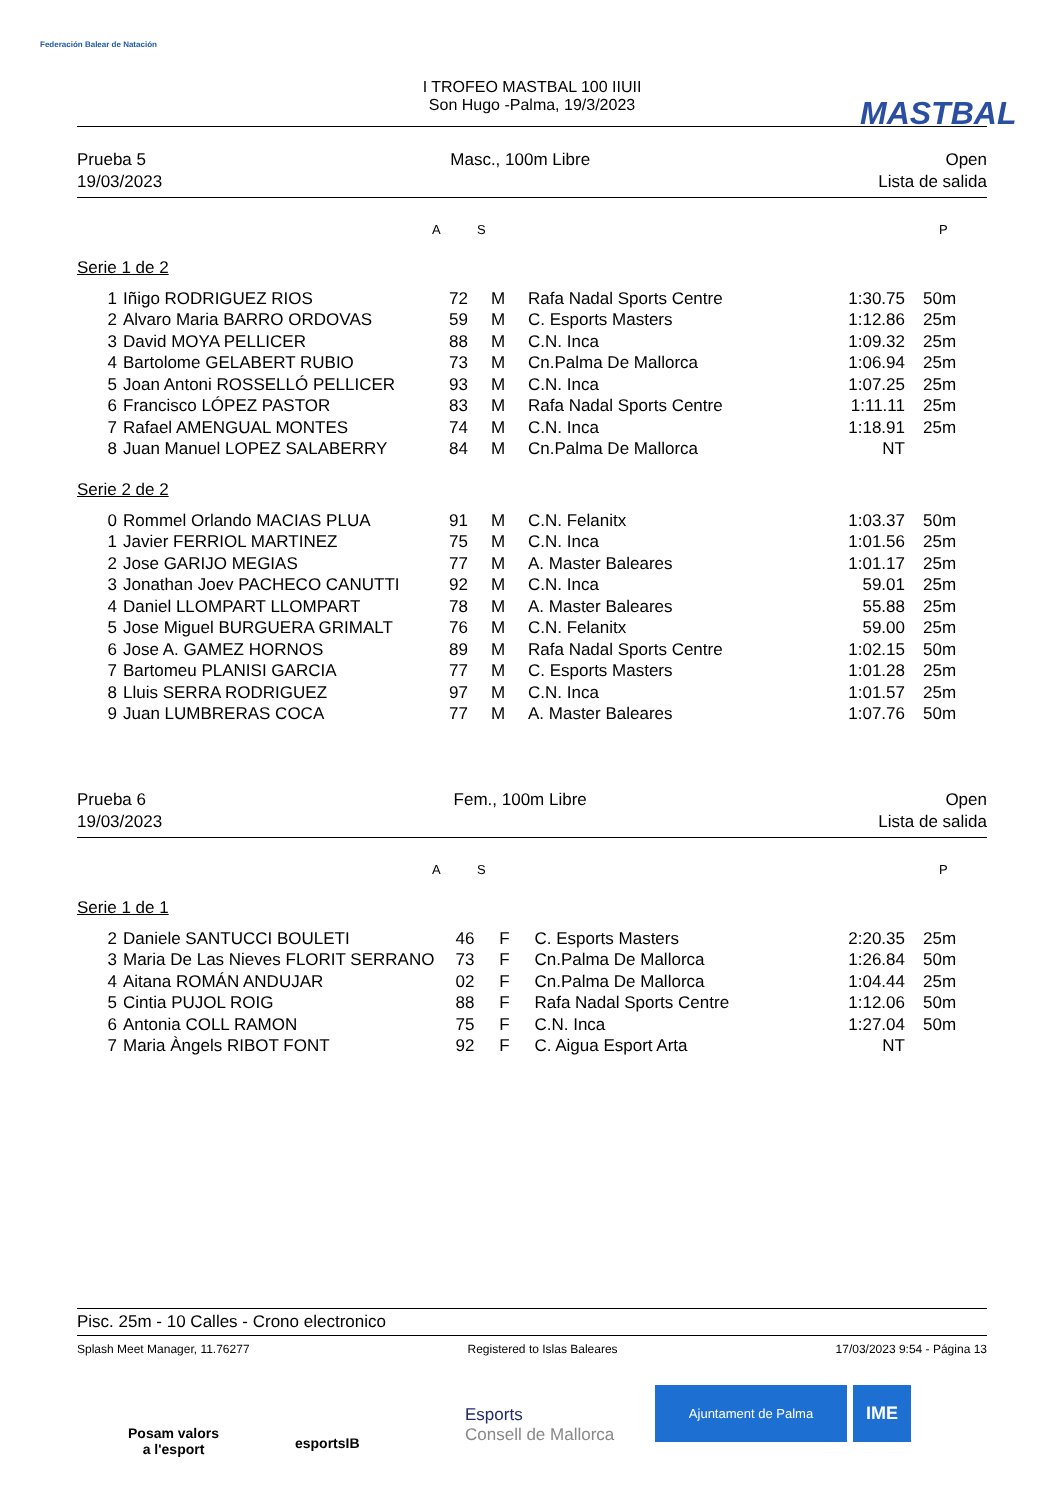Federación Balear de Natación
MASTBAL
I TROFEO MASTBAL 100 IIUII
Son Hugo -Palma, 19/3/2023
Prueba 5
19/03/2023
Masc., 100m Libre Open
Lista de salida
A S P
Serie 1 de 2
| 1 | Iñigo RODRIGUEZ RIOS | 72 | M | Rafa Nadal Sports Centre | 1:30.75 | 50m |
| 2 | Alvaro Maria BARRO ORDOVAS | 59 | M | C. Esports Masters | 1:12.86 | 25m |
| 3 | David MOYA PELLICER | 88 | M | C.N. Inca | 1:09.32 | 25m |
| 4 | Bartolome GELABERT RUBIO | 73 | M | Cn.Palma De Mallorca | 1:06.94 | 25m |
| 5 | Joan Antoni ROSSELLÓ PELLICER | 93 | M | C.N. Inca | 1:07.25 | 25m |
| 6 | Francisco LÓPEZ PASTOR | 83 | M | Rafa Nadal Sports Centre | 1:11.11 | 25m |
| 7 | Rafael AMENGUAL MONTES | 74 | M | C.N. Inca | 1:18.91 | 25m |
| 8 | Juan Manuel LOPEZ SALABERRY | 84 | M | Cn.Palma De Mallorca | NT | |
Serie 2 de 2
| 0 | Rommel Orlando MACIAS PLUA | 91 | M | C.N. Felanitx | 1:03.37 | 50m |
| 1 | Javier FERRIOL MARTINEZ | 75 | M | C.N. Inca | 1:01.56 | 25m |
| 2 | Jose GARIJO MEGIAS | 77 | M | A. Master Baleares | 1:01.17 | 25m |
| 3 | Jonathan Joev PACHECO CANUTTI | 92 | M | C.N. Inca | 59.01 | 25m |
| 4 | Daniel LLOMPART LLOMPART | 78 | M | A. Master Baleares | 55.88 | 25m |
| 5 | Jose Miguel BURGUERA GRIMALT | 76 | M | C.N. Felanitx | 59.00 | 25m |
| 6 | Jose A. GAMEZ HORNOS | 89 | M | Rafa Nadal Sports Centre | 1:02.15 | 50m |
| 7 | Bartomeu PLANISI GARCIA | 77 | M | C. Esports Masters | 1:01.28 | 25m |
| 8 | Lluis SERRA RODRIGUEZ | 97 | M | C.N. Inca | 1:01.57 | 25m |
| 9 | Juan LUMBRERAS COCA | 77 | M | A. Master Baleares | 1:07.76 | 50m |
Prueba 6
19/03/2023
Fem., 100m Libre Open
Lista de salida
A S P
Serie 1 de 1
| 2 | Daniele SANTUCCI BOULETI | 46 | F | C. Esports Masters | 2:20.35 | 25m |
| 3 | Maria De Las Nieves FLORIT SERRANO | 73 | F | Cn.Palma De Mallorca | 1:26.84 | 50m |
| 4 | Aitana ROMÁN ANDUJAR | 02 | F | Cn.Palma De Mallorca | 1:04.44 | 25m |
| 5 | Cintia PUJOL ROIG | 88 | F | Rafa Nadal Sports Centre | 1:12.06 | 50m |
| 6 | Antonia COLL RAMON | 75 | F | C.N. Inca | 1:27.04 | 50m |
| 7 | Maria Àngels RIBOT FONT | 92 | F | C. Aigua Esport Arta | NT | |
Pisc. 25m - 10 Calles - Crono electronico
Splash Meet Manager, 11.76277 Registered to Islas Baleares 17/03/2023 9:54 - Página 13
Posam valors
a l'esport
esportsIB
Esports
Consell de Mallorca
Ajuntament de Palma IME